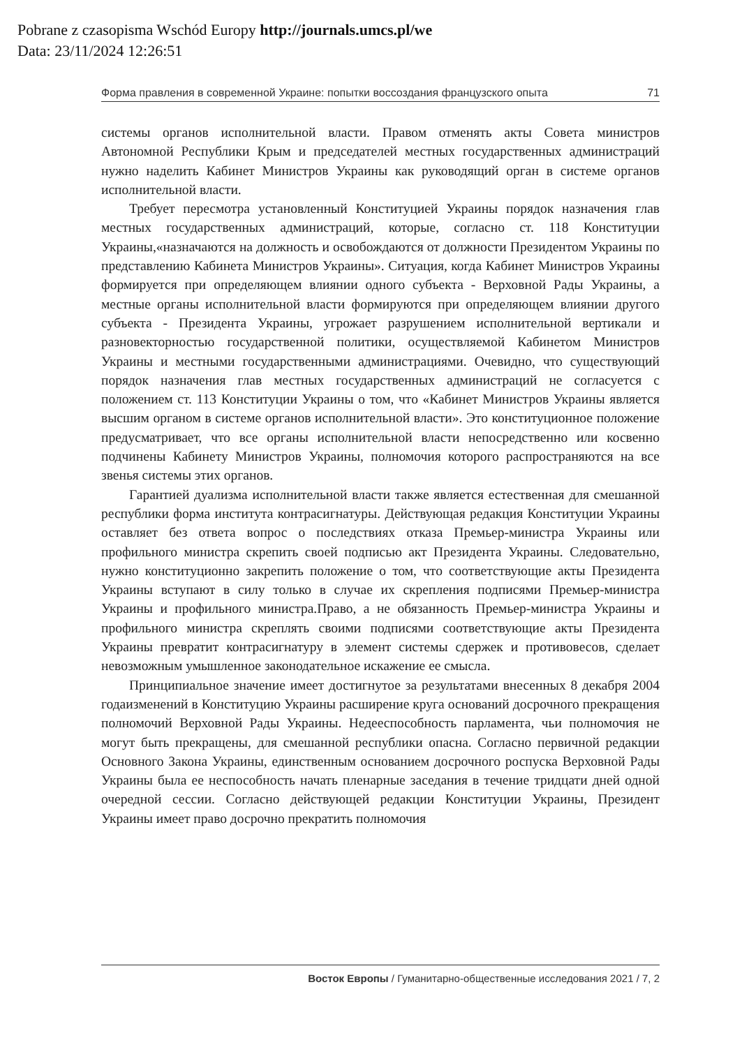Pobrane z czasopisma Wschód Europy http://journals.umcs.pl/we
Data: 23/11/2024 12:26:51
Форма правления в современной Украине: попытки воссоздания французского опыта 71
системы органов исполнительной власти. Правом отменять акты Совета министров Автономной Республики Крым и председателей местных государственных администраций нужно наделить Кабинет Министров Украины как руководящий орган в системе органов исполнительной власти.
Требует пересмотра установленный Конституцией Украины порядок назначения глав местных государственных администраций, которые, согласно ст. 118 Конституции Украины,«назначаются на должность и освобождаются от должности Президентом Украины по представлению Кабинета Министров Украины». Ситуация, когда Кабинет Министров Украины формируется при определяющем влиянии одного субъекта - Верховной Рады Украины, а местные органы исполнительной власти формируются при определяющем влиянии другого субъекта - Президента Украины, угрожает разрушением исполнительной вертикали и разновекторностью государственной политики, осуществляемой Кабинетом Министров Украины и местными государственными администрациями. Очевидно, что существующий порядок назначения глав местных государственных администраций не согласуется с положением ст. 113 Конституции Украины о том, что «Кабинет Министров Украины является высшим органом в системе органов исполнительной власти». Это конституционное положение предусматривает, что все органы исполнительной власти непосредственно или косвенно подчинены Кабинету Министров Украины, полномочия которого распространяются на все звенья системы этих органов.
Гарантией дуализма исполнительной власти также является естественная для смешанной республики форма института контрасигнатуры. Действующая редакция Конституции Украины оставляет без ответа вопрос о последствиях отказа Премьер-министра Украины или профильного министра скрепить своей подписью акт Президента Украины. Следовательно, нужно конституционно закрепить положение о том, что соответствующие акты Президента Украины вступают в силу только в случае их скрепления подписями Премьер-министра Украины и профильного министра.Право, а не обязанность Премьер-министра Украины и профильного министра скреплять своими подписями соответствующие акты Президента Украины превратит контрасигнатуру в элемент системы сдержек и противовесов, сделает невозможным умышленное законодательное искажение ее смысла.
Принципиальное значение имеет достигнутое за результатами внесенных 8 декабря 2004 годаизменений в Конституцию Украины расширение круга оснований досрочного прекращения полномочий Верховной Рады Украины. Недееспособность парламента, чьи полномочия не могут быть прекращены, для смешанной республики опасна. Согласно первичной редакции Основного Закона Украины, единственным основанием досрочного роспуска Верховной Рады Украины была ее неспособность начать пленарные заседания в течение тридцати дней одной очередной сессии. Согласно действующей редакции Конституции Украины, Президент Украины имеет право досрочно прекратить полномочия
Восток Европы / Гуманитарно-общественные исследования 2021 / 7, 2